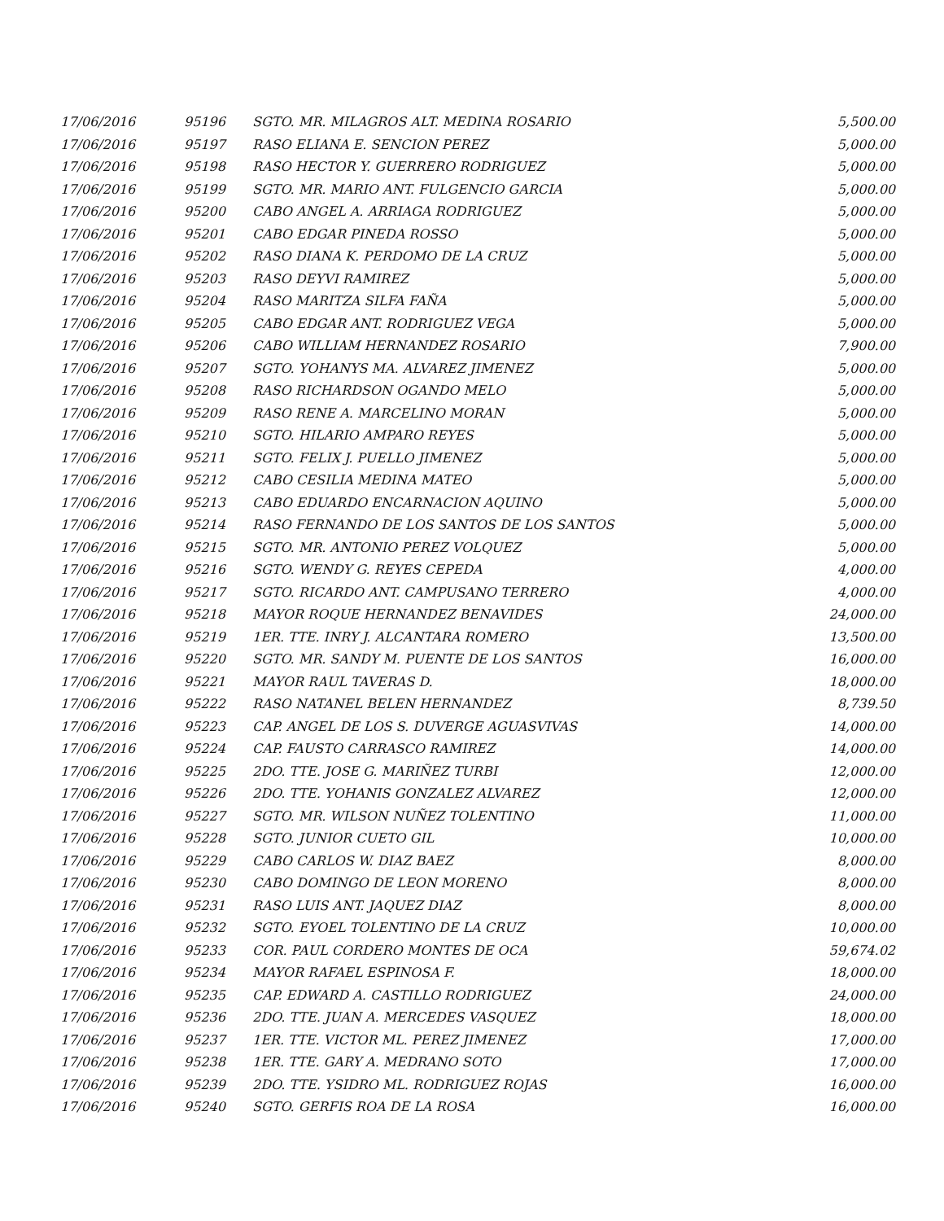| 17/06/2016 | 95196 | SGTO. MR. MILAGROS ALT. MEDINA ROSARIO | 5,500.00 |
| 17/06/2016 | 95197 | RASO ELIANA E. SENCION PEREZ | 5,000.00 |
| 17/06/2016 | 95198 | RASO HECTOR Y. GUERRERO RODRIGUEZ | 5,000.00 |
| 17/06/2016 | 95199 | SGTO. MR. MARIO ANT. FULGENCIO GARCIA | 5,000.00 |
| 17/06/2016 | 95200 | CABO ANGEL A. ARRIAGA RODRIGUEZ | 5,000.00 |
| 17/06/2016 | 95201 | CABO EDGAR PINEDA ROSSO | 5,000.00 |
| 17/06/2016 | 95202 | RASO DIANA K. PERDOMO DE LA CRUZ | 5,000.00 |
| 17/06/2016 | 95203 | RASO DEYVI RAMIREZ | 5,000.00 |
| 17/06/2016 | 95204 | RASO MARITZA SILFA FAÑA | 5,000.00 |
| 17/06/2016 | 95205 | CABO EDGAR ANT. RODRIGUEZ VEGA | 5,000.00 |
| 17/06/2016 | 95206 | CABO WILLIAM HERNANDEZ ROSARIO | 7,900.00 |
| 17/06/2016 | 95207 | SGTO. YOHANYS MA. ALVAREZ JIMENEZ | 5,000.00 |
| 17/06/2016 | 95208 | RASO RICHARDSON OGANDO MELO | 5,000.00 |
| 17/06/2016 | 95209 | RASO RENE A. MARCELINO MORAN | 5,000.00 |
| 17/06/2016 | 95210 | SGTO. HILARIO AMPARO REYES | 5,000.00 |
| 17/06/2016 | 95211 | SGTO. FELIX J. PUELLO JIMENEZ | 5,000.00 |
| 17/06/2016 | 95212 | CABO CESILIA MEDINA MATEO | 5,000.00 |
| 17/06/2016 | 95213 | CABO EDUARDO ENCARNACION AQUINO | 5,000.00 |
| 17/06/2016 | 95214 | RASO FERNANDO DE LOS SANTOS DE LOS SANTOS | 5,000.00 |
| 17/06/2016 | 95215 | SGTO. MR. ANTONIO PEREZ VOLQUEZ | 5,000.00 |
| 17/06/2016 | 95216 | SGTO. WENDY G. REYES CEPEDA | 4,000.00 |
| 17/06/2016 | 95217 | SGTO. RICARDO ANT. CAMPUSANO TERRERO | 4,000.00 |
| 17/06/2016 | 95218 | MAYOR ROQUE HERNANDEZ BENAVIDES | 24,000.00 |
| 17/06/2016 | 95219 | 1ER. TTE. INRY J. ALCANTARA ROMERO | 13,500.00 |
| 17/06/2016 | 95220 | SGTO. MR. SANDY M. PUENTE DE LOS SANTOS | 16,000.00 |
| 17/06/2016 | 95221 | MAYOR RAUL TAVERAS D. | 18,000.00 |
| 17/06/2016 | 95222 | RASO NATANEL BELEN HERNANDEZ | 8,739.50 |
| 17/06/2016 | 95223 | CAP. ANGEL DE LOS S. DUVERGE AGUASVIVAS | 14,000.00 |
| 17/06/2016 | 95224 | CAP. FAUSTO CARRASCO RAMIREZ | 14,000.00 |
| 17/06/2016 | 95225 | 2DO. TTE. JOSE G. MARIÑEZ TURBI | 12,000.00 |
| 17/06/2016 | 95226 | 2DO. TTE. YOHANIS GONZALEZ ALVAREZ | 12,000.00 |
| 17/06/2016 | 95227 | SGTO. MR. WILSON NUÑEZ TOLENTINO | 11,000.00 |
| 17/06/2016 | 95228 | SGTO. JUNIOR CUETO GIL | 10,000.00 |
| 17/06/2016 | 95229 | CABO CARLOS W. DIAZ BAEZ | 8,000.00 |
| 17/06/2016 | 95230 | CABO DOMINGO DE LEON MORENO | 8,000.00 |
| 17/06/2016 | 95231 | RASO LUIS ANT. JAQUEZ DIAZ | 8,000.00 |
| 17/06/2016 | 95232 | SGTO. EYOEL TOLENTINO DE LA CRUZ | 10,000.00 |
| 17/06/2016 | 95233 | COR. PAUL CORDERO MONTES DE OCA | 59,674.02 |
| 17/06/2016 | 95234 | MAYOR RAFAEL ESPINOSA F. | 18,000.00 |
| 17/06/2016 | 95235 | CAP. EDWARD A. CASTILLO RODRIGUEZ | 24,000.00 |
| 17/06/2016 | 95236 | 2DO. TTE. JUAN A. MERCEDES VASQUEZ | 18,000.00 |
| 17/06/2016 | 95237 | 1ER. TTE. VICTOR ML. PEREZ JIMENEZ | 17,000.00 |
| 17/06/2016 | 95238 | 1ER. TTE. GARY A. MEDRANO SOTO | 17,000.00 |
| 17/06/2016 | 95239 | 2DO. TTE. YSIDRO ML. RODRIGUEZ ROJAS | 16,000.00 |
| 17/06/2016 | 95240 | SGTO. GERFIS ROA DE LA ROSA | 16,000.00 |